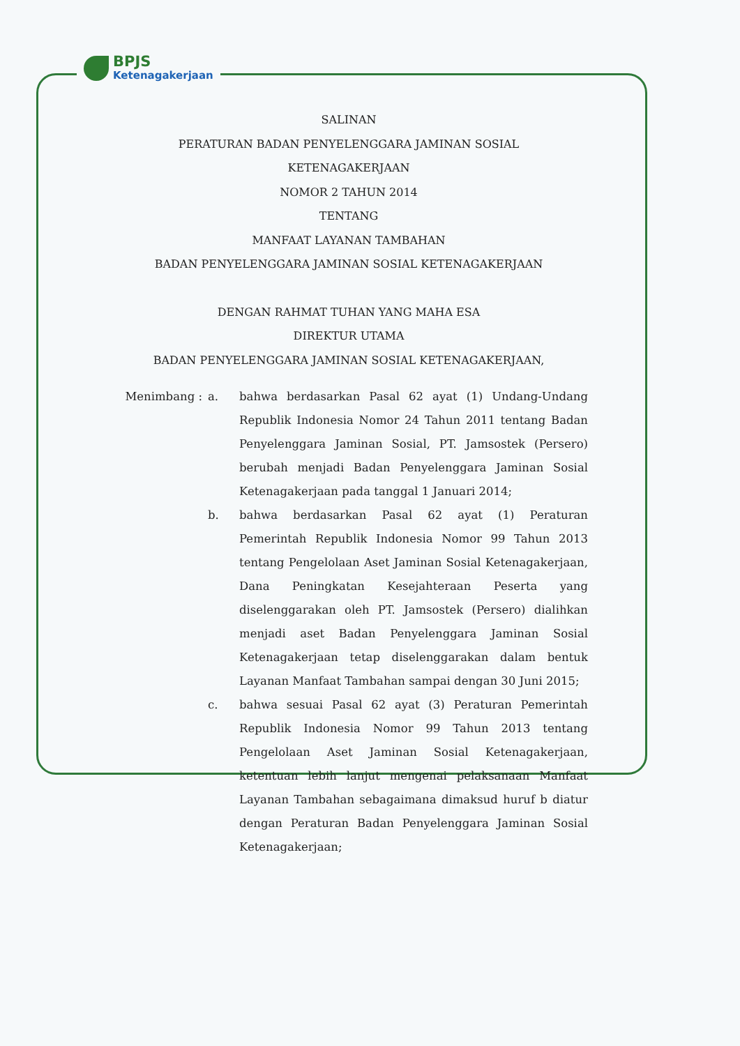BPJS
Ketenagakerjaan
SALINAN
PERATURAN BADAN PENYELENGGARA JAMINAN SOSIAL
KETENAGAKERJAAN
NOMOR 2 TAHUN 2014
TENTANG
MANFAAT LAYANAN TAMBAHAN
BADAN PENYELENGGARA JAMINAN SOSIAL KETENAGAKERJAAN
DENGAN RAHMAT TUHAN YANG MAHA ESA
DIREKTUR UTAMA
BADAN PENYELENGGARA JAMINAN SOSIAL KETENAGAKERJAAN,
Menimbang : a. bahwa berdasarkan Pasal 62 ayat (1) Undang-Undang Republik Indonesia Nomor 24 Tahun 2011 tentang Badan Penyelenggara Jaminan Sosial, PT. Jamsostek (Persero) berubah menjadi Badan Penyelenggara Jaminan Sosial Ketenagakerjaan pada tanggal 1 Januari 2014;
b. bahwa berdasarkan Pasal 62 ayat (1) Peraturan Pemerintah Republik Indonesia Nomor 99 Tahun 2013 tentang Pengelolaan Aset Jaminan Sosial Ketenagakerjaan, Dana Peningkatan Kesejahteraan Peserta yang diselenggarakan oleh PT. Jamsostek (Persero) dialihkan menjadi aset Badan Penyelenggara Jaminan Sosial Ketenagakerjaan tetap diselenggarakan dalam bentuk Layanan Manfaat Tambahan sampai dengan 30 Juni 2015;
c. bahwa sesuai Pasal 62 ayat (3) Peraturan Pemerintah Republik Indonesia Nomor 99 Tahun 2013 tentang Pengelolaan Aset Jaminan Sosial Ketenagakerjaan, ketentuan lebih lanjut mengenai pelaksanaan Manfaat Layanan Tambahan sebagaimana dimaksud huruf b diatur dengan Peraturan Badan Penyelenggara Jaminan Sosial Ketenagakerjaan;